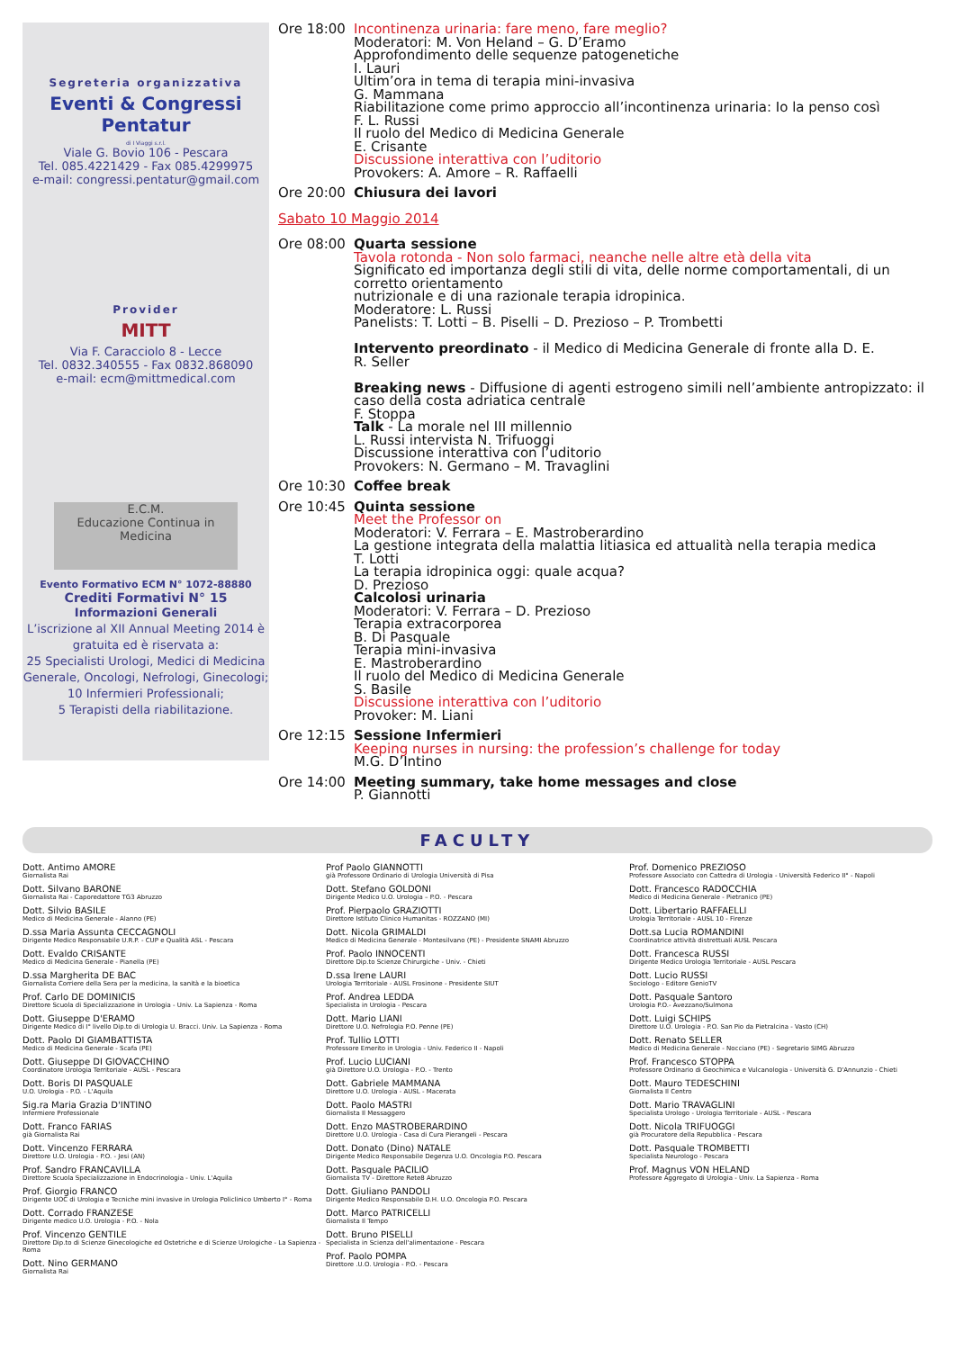Segreteria organizzativa
Eventi & Congressi Pentatur
di I Viaggi s.r.l.
Viale G. Bovio 106 - Pescara
Tel. 085.4221429 - Fax 085.4299975
e-mail: congressi.pentatur@gmail.com
Provider
MITT
Via F. Caracciolo 8 - Lecce
Tel. 0832.340555 - Fax 0832.868090
e-mail: ecm@mittmedical.com
E.C.M.
Educazione Continua in Medicina
Evento Formativo ECM N° 1072-88880
Crediti Formativi N° 15
Informazioni Generali
L’iscrizione al XII Annual Meeting 2014 è gratuita ed è riservata a:
25 Specialisti Urologi, Medici di Medicina Generale, Oncologi, Nefrologi, Ginecologi;
10 Infermieri Professionali;
5 Terapisti della riabilitazione.
Ore 18:00 Incontinenza urinaria: fare meno, fare meglio?
Moderatori: M. Von Heland – G. D’Eramo
Approfondimento delle sequenze patogenetiche
I. Lauri
Ultim’ora in tema di terapia mini-invasiva
G. Mammana
Riabilitazione come primo approccio all’incontinenza urinaria: Io la penso così
F. L. Russi
Il ruolo del Medico di Medicina Generale
E. Crisante
Discussione interattiva con l’uditorio
Provokers: A. Amore – R. Raffaelli
Ore 20:00 Chiusura dei lavori
Sabato 10 Maggio 2014
Ore 08:00 Quarta sessione
Tavola rotonda - Non solo farmaci, neanche nelle altre età della vita
Significato ed importanza degli stili di vita, delle norme comportamentali, di un corretto orientamento
nutrizionale e di una razionale terapia idropinica.
Moderatore: L. Russi
Panelists: T. Lotti – B. Piselli – D. Prezioso – P. Trombetti
Intervento preordinato - il Medico di Medicina Generale di fronte alla D. E.
R. Seller
Breaking news - Diffusione di agenti estrogeno simili nell’ambiente antropizzato: il caso della costa adriatica centrale
F. Stoppa
Talk - La morale nel III millennio
L. Russi intervista N. Trifuoggi
Discussione interattiva con l’uditorio
Provokers: N. Germano – M. Travaglini
Ore 10:30 Coffee break
Ore 10:45 Quinta sessione
Meet the Professor on
Moderatori: V. Ferrara – E. Mastroberardino
La gestione integrata della malattia litiasica ed attualità nella terapia medica
T. Lotti
La terapia idropinica oggi: quale acqua?
D. Prezioso
Calcolosi urinaria
Moderatori: V. Ferrara – D. Prezioso
Terapia extracorporea
B. Di Pasquale
Terapia mini-invasiva
E. Mastroberardino
Il ruolo del Medico di Medicina Generale
S. Basile
Discussione interattiva con l’uditorio
Provoker: M. Liani
Ore 12:15 Sessione Infermieri
Keeping nurses in nursing: the profession’s challenge for today
M.G. D’Intino
Ore 14:00 Meeting summary, take home messages and close
P. Giannotti
FACULTY
Dott. Antimo AMORE
Giornalista Rai
Dott. Silvano BARONE
Giornalista Rai - Caporedattore TG3 Abruzzo
Dott. Silvio BASILE
Medico di Medicina Generale - Alanno (PE)
D.ssa Maria Assunta CECCAGNOLI
Dirigente Medico Responsabile U.R.P. - CUP e Qualità ASL - Pescara
Dott. Evaldo CRISANTE
Medico di Medicina Generale - Pianella (PE)
D.ssa Margherita DE BAC
Giornalista Corriere della Sera per la medicina, la sanità e la bioetica
Prof. Carlo DE DOMINICIS
Direttore Scuola di Specializzazione in Urologia - Univ. La Sapienza - Roma
Dott. Giuseppe D'ERAMO
Dirigente Medico di I° livello Dip.to di Urologia U. Bracci. Univ. La Sapienza - Roma
Dott. Paolo DI GIAMBATTISTA
Medico di Medicina Generale - Scafa (PE)
Dott. Giuseppe DI GIOVACCHINO
Coordinatore Urologia Territoriale - AUSL - Pescara
Dott. Boris DI PASQUALE
U.O. Urologia - P.O. - L'Aquila
Sig.ra Maria Grazia D'INTINO
Infermiere Professionale
Dott. Franco FARIAS
già Giornalista Rai
Dott. Vincenzo FERRARA
Direttore U.O. Urologia - P.O. - Jesi (AN)
Prof. Sandro FRANCAVILLA
Direttore Scuola Specializzazione in Endocrinologia - Univ. L'Aquila
Prof. Giorgio FRANCO
Dirigente UOC di Urologia e Tecniche mini invasive in Urologia Policlinico Umberto I° - Roma
Dott. Corrado FRANZESE
Dirigente medico U.O. Urologia - P.O. - Nola
Prof. Vincenzo GENTILE
Direttore Dip.to di Scienze Ginecologiche ed Ostetriche e di Scienze Urologiche - La Sapienza - Roma
Dott. Nino GERMANO
Giornalista Rai
Prof Paolo GIANNOTTI
già Professore Ordinario di Urologia Università di Pisa
Dott. Stefano GOLDONI
Dirigente Medico U.O. Urologia – P.O. - Pescara
Prof. Pierpaolo GRAZIOTTI
Direttore Istituto Clinico Humanitas - ROZZANO (MI)
Dott. Nicola GRIMALDI
Medico di Medicina Generale - Montesilvano (PE) - Presidente SNAMI Abruzzo
Prof. Paolo INNOCENTI
Direttore Dip.to Scienze Chirurgiche - Univ. - Chieti
D.ssa Irene LAURI
Urologia Territoriale - AUSL Frosinone - Presidente SIUT
Prof. Andrea LEDDA
Specialista in Urologia - Pescara
Dott. Mario LIANI
Direttore U.O. Nefrologia P.O. Penne (PE)
Prof. Tullio LOTTI
Professore Emerito in Urologia - Univ. Federico II - Napoli
Prof. Lucio LUCIANI
già Direttore U.O. Urologia - P.O. - Trento
Dott. Gabriele MAMMANA
Direttore U.O. Urologia - AUSL - Macerata
Dott. Paolo MASTRI
Giornalista Il Messaggero
Dott. Enzo MASTROBERARDINO
Direttore U.O. Urologia - Casa di Cura Pierangeli - Pescara
Dott. Donato (Dino) NATALE
Dirigente Medico Responsabile Degenza U.O. Oncologia P.O. Pescara
Dott. Pasquale PACILIO
Giornalista TV - Direttore Rete8 Abruzzo
Dott. Giuliano PANDOLI
Dirigente Medico Responsabile D.H. U.O. Oncologia P.O. Pescara
Dott. Marco PATRICELLI
Giornalista Il Tempo
Dott. Bruno PISELLI
Specialista in Scienza dell'alimentazione - Pescara
Prof. Paolo POMPA
Direttore .U.O. Urologia - P.O. - Pescara
Prof. Domenico PREZIOSO
Professore Associato con Cattedra di Urologia - Università Federico II° - Napoli
Dott. Francesco RADOCCHIA
Medico di Medicina Generale - Pietranico (PE)
Dott. Libertario RAFFAELLI
Urologia Territoriale - AUSL 10 - Firenze
Dott.sa Lucia ROMANDINI
Coordinatrice attività distrettuali AUSL Pescara
Dott. Francesca RUSSI
Dirigente Medico Urologia Territoriale - AUSL Pescara
Dott. Lucio RUSSI
Sociologo - Editore GenioTV
Dott. Pasquale Santoro
Urologia P.O.- Avezzano/Sulmona
Dott. Luigi SCHIPS
Direttore U.O. Urologia - P.O. San Pio da Pietralcina - Vasto (CH)
Dott. Renato SELLER
Medico di Medicina Generale - Nocciano (PE) - Segretario SIMG Abruzzo
Prof. Francesco STOPPA
Professore Ordinario di Geochimica e Vulcanologia - Università G. D'Annunzio - Chieti
Dott. Mauro TEDESCHINI
Giornalista Il Centro
Dott. Mario TRAVAGLINI
Specialista Urologo - Urologia Territoriale - AUSL - Pescara
Dott. Nicola TRIFUOGGI
già Procuratore della Repubblica - Pescara
Dott. Pasquale TROMBETTI
Specialista Neurologo - Pescara
Prof. Magnus VON HELAND
Professore Aggregato di Urologia - Univ. La Sapienza - Roma